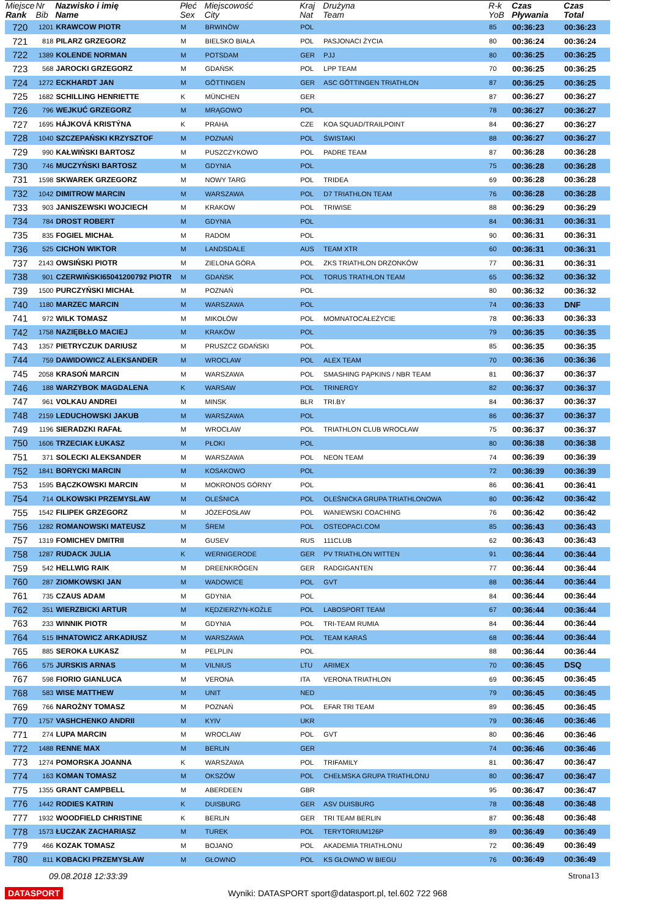| Miejsce Rank | Nr Bib | Nazwisko i imię Name | Płeć Sex | Miejscowość City | Kraj Nat | Drużyna Team | R-k YoB | Czas Pływania | Czas Total |
| --- | --- | --- | --- | --- | --- | --- | --- | --- | --- |
| 720 | 1201 | KRAWCOW PIOTR | M | BRWINÓW | POL | | 85 | 00:36:23 | 00:36:23 |
| 721 | 818 | PILARZ GRZEGORZ | M | BIELSKO BIAŁA | POL | PASJONACI ŻYCIA | 80 | 00:36:24 | 00:36:24 |
| 722 | 1389 | KOLENDE NORMAN | M | POTSDAM | GER | PJJ | 80 | 00:36:25 | 00:36:25 |
| 723 | 568 | JAROCKI GRZEGORZ | M | GDAŃSK | POL | LPP TEAM | 70 | 00:36:25 | 00:36:25 |
| 724 | 1272 | ECKHARDT JAN | M | GÖTTINGEN | GER | ASC GÖTTINGEN TRIATHLON | 87 | 00:36:25 | 00:36:25 |
| 725 | 1682 | SCHILLING HENRIETTE | K | MÜNCHEN | GER | | 87 | 00:36:27 | 00:36:27 |
| 726 | 796 | WEJKUĆ GRZEGORZ | M | MRĄGOWO | POL | | 78 | 00:36:27 | 00:36:27 |
| 727 | 1695 | HÁJKOVÁ KRISTÝNA | K | PRAHA | CZE | KOA SQUAD/TRAILPOINT | 84 | 00:36:27 | 00:36:27 |
| 728 | 1040 | SZCZEPAŃSKI KRZYSZTOF | M | POZNAŃ | POL | ŚWISTAKI | 88 | 00:36:27 | 00:36:27 |
| 729 | 990 | KAŁWIŃSKI BARTOSZ | M | PUSZCZYKOWO | POL | PADRE TEAM | 87 | 00:36:28 | 00:36:28 |
| 730 | 746 | MUCZYŃSKI BARTOSZ | M | GDYNIA | POL | | 75 | 00:36:28 | 00:36:28 |
| 731 | 1598 | SKWAREK GRZEGORZ | M | NOWY TARG | POL | TRIDEA | 69 | 00:36:28 | 00:36:28 |
| 732 | 1042 | DIMITROW MARCIN | M | WARSZAWA | POL | D7 TRIATHLON TEAM | 76 | 00:36:28 | 00:36:28 |
| 733 | 903 | JANISZEWSKI WOJCIECH | M | KRAKOW | POL | TRIWISE | 88 | 00:36:29 | 00:36:29 |
| 734 | 784 | DROST ROBERT | M | GDYNIA | POL | | 84 | 00:36:31 | 00:36:31 |
| 735 | 835 | FOGIEL MICHAŁ | M | RADOM | POL | | 90 | 00:36:31 | 00:36:31 |
| 736 | 525 | CICHON WIKTOR | M | LANDSDALE | AUS | TEAM XTR | 60 | 00:36:31 | 00:36:31 |
| 737 | 2143 | OWSIŃSKI PIOTR | M | ZIELONA GÓRA | POL | ZKS TRIATHLON DRZONKÓW | 77 | 00:36:31 | 00:36:31 |
| 738 | 901 | CZERWIŃSKI65041200792 PIOTR | M | GDAŃSK | POL | TORUS TRATHLON TEAM | 65 | 00:36:32 | 00:36:32 |
| 739 | 1500 | PURCZYŃSKI MICHAŁ | M | POZNAŃ | POL | | 80 | 00:36:32 | 00:36:32 |
| 740 | 1180 | MARZEC MARCIN | M | WARSZAWA | POL | | 74 | 00:36:33 | DNF |
| 741 | 972 | WILK TOMASZ | M | MIKOŁÓW | POL | MOMNATOCAŁEŻYCIE | 78 | 00:36:33 | 00:36:33 |
| 742 | 1758 | NAZIĘBŁŁO MACIEJ | M | KRAKÓW | POL | | 79 | 00:36:35 | 00:36:35 |
| 743 | 1357 | PIETRYCZUK DARIUSZ | M | PRUSZCZ GDAŃSKI | POL | | 85 | 00:36:35 | 00:36:35 |
| 744 | 759 | DAWIDOWICZ ALEKSANDER | M | WROCLAW | POL | ALEX TEAM | 70 | 00:36:36 | 00:36:36 |
| 745 | 2058 | KRASOŃ MARCIN | M | WARSZAWA | POL | SMASHING PĄPKINS / NBR TEAM | 81 | 00:36:37 | 00:36:37 |
| 746 | 188 | WARZYBOK MAGDALENA | K | WARSAW | POL | TRINERGY | 82 | 00:36:37 | 00:36:37 |
| 747 | 961 | VOLKAU ANDREI | M | MINSK | BLR | TRI.BY | 84 | 00:36:37 | 00:36:37 |
| 748 | 2159 | LEDUCHOWSKI JAKUB | M | WARSZAWA | POL | | 86 | 00:36:37 | 00:36:37 |
| 749 | 1196 | SIERADZKI RAFAŁ | M | WROCŁAW | POL | TRIATHLON CLUB WROCŁAW | 75 | 00:36:37 | 00:36:37 |
| 750 | 1606 | TRZECIAK ŁUKASZ | M | PŁOKI | POL | | 80 | 00:36:38 | 00:36:38 |
| 751 | 371 | SOLECKI ALEKSANDER | M | WARSZAWA | POL | NEON TEAM | 74 | 00:36:39 | 00:36:39 |
| 752 | 1841 | BORYCKI MARCIN | M | KOSAKOWO | POL | | 72 | 00:36:39 | 00:36:39 |
| 753 | 1595 | BĄCZKOWSKI MARCIN | M | MOKRONOS GÓRNY | POL | | 86 | 00:36:41 | 00:36:41 |
| 754 | 714 | OLKOWSKI PRZEMYSLAW | M | OLEŚNICA | POL | OLEŚNICKA GRUPA TRIATHLONOWA | 80 | 00:36:42 | 00:36:42 |
| 755 | 1542 | FILIPEK GRZEGORZ | M | JÓZEFOSŁAW | POL | WANIEWSKI COACHING | 76 | 00:36:42 | 00:36:42 |
| 756 | 1282 | ROMANOWSKI MATEUSZ | M | ŚREM | POL | OSTEOPACI.COM | 85 | 00:36:43 | 00:36:43 |
| 757 | 1319 | FOMICHEV DMITRII | M | GUSEV | RUS | 111CLUB | 62 | 00:36:43 | 00:36:43 |
| 758 | 1287 | RUDACK JULIA | K | WERNIGERODE | GER | PV TRIATHLON WITTEN | 91 | 00:36:44 | 00:36:44 |
| 759 | 542 | HELLWIG RAIK | M | DREENKRÖGEN | GER | RADGIGANTEN | 77 | 00:36:44 | 00:36:44 |
| 760 | 287 | ZIOMKOWSKI JAN | M | WADOWICE | POL | GVT | 88 | 00:36:44 | 00:36:44 |
| 761 | 735 | CZAUS ADAM | M | GDYNIA | POL | | 84 | 00:36:44 | 00:36:44 |
| 762 | 351 | WIERZBICKI ARTUR | M | KĘDZIERZYN-KOŹLE | POL | LABOSPORT TEAM | 67 | 00:36:44 | 00:36:44 |
| 763 | 233 | WINNIK PIOTR | M | GDYNIA | POL | TRI-TEAM RUMIA | 84 | 00:36:44 | 00:36:44 |
| 764 | 515 | IHNATOWICZ ARKADIUSZ | M | WARSZAWA | POL | TEAM KARAŚ | 68 | 00:36:44 | 00:36:44 |
| 765 | 885 | SEROKA ŁUKASZ | M | PELPLIN | POL | | 88 | 00:36:44 | 00:36:44 |
| 766 | 575 | JURSKIS ARNAS | M | VILNIUS | LTU | ARIMEX | 70 | 00:36:45 | DSQ |
| 767 | 598 | FIORIO GIANLUCA | M | VERONA | ITA | VERONA TRIATHLON | 69 | 00:36:45 | 00:36:45 |
| 768 | 583 | WISE MATTHEW | M | UNIT | NED | | 79 | 00:36:45 | 00:36:45 |
| 769 | 766 | NAROŻNY TOMASZ | M | POZNAŃ | POL | EFAR TRI TEAM | 89 | 00:36:45 | 00:36:45 |
| 770 | 1757 | VASHCHENKO ANDRII | M | KYIV | UKR | | 79 | 00:36:46 | 00:36:46 |
| 771 | 274 | LUPA MARCIN | M | WROCLAW | POL | GVT | 80 | 00:36:46 | 00:36:46 |
| 772 | 1488 | RENNE MAX | M | BERLIN | GER | | 74 | 00:36:46 | 00:36:46 |
| 773 | 1274 | POMORSKA JOANNA | K | WARSZAWA | POL | TRIFAMILY | 81 | 00:36:47 | 00:36:47 |
| 774 | 163 | KOMAN TOMASZ | M | OKSZÓW | POL | CHEŁMSKA GRUPA TRIATHLONU | 80 | 00:36:47 | 00:36:47 |
| 775 | 1355 | GRANT CAMPBELL | M | ABERDEEN | GBR | | 95 | 00:36:47 | 00:36:47 |
| 776 | 1442 | RODIES KATRIN | K | DUISBURG | GER | ASV DUISBURG | 78 | 00:36:48 | 00:36:48 |
| 777 | 1932 | WOODFIELD CHRISTINE | K | BERLIN | GER | TRI TEAM BERLIN | 87 | 00:36:48 | 00:36:48 |
| 778 | 1573 | ŁUCZAK ZACHARIASZ | M | TUREK | POL | TERYTORIUM126P | 89 | 00:36:49 | 00:36:49 |
| 779 | 466 | KOZAK TOMASZ | M | BOJANO | POL | AKADEMIA TRIATHLONU | 72 | 00:36:49 | 00:36:49 |
| 780 | 811 | KOBACKI PRZEMYSŁAW | M | GŁOWNO | POL | KS GŁOWNO W BIEGU | 76 | 00:36:49 | 00:36:49 |
09.08.2018 12:33:39 Strona13
DATASPORT Wyniki: DATASPORT sport@datasport.pl, tel.602 722 968